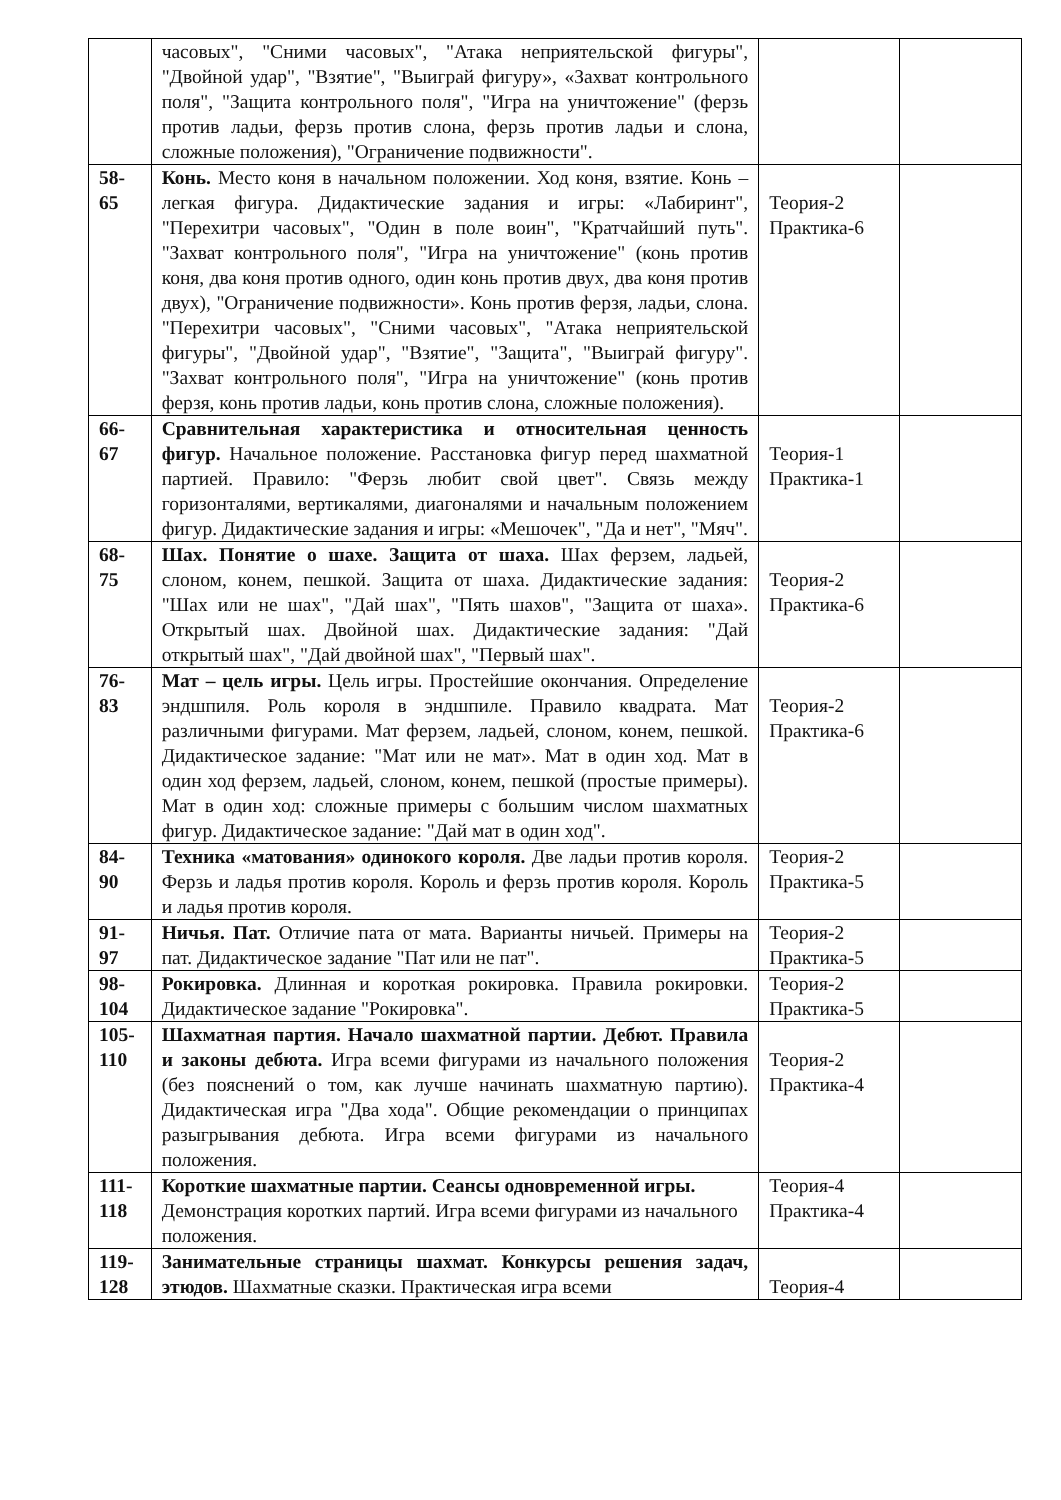| | часовых", "Сними часовых", "Атака неприятельской фигуры", "Двойной удар", "Взятие", "Выиграй фигуру», «Захват контрольного поля", "Защита контрольного поля", "Игра на уничтожение" (ферзь против ладьи, ферзь против слона, ферзь против ладьи и слона, сложные положения), "Ограничение подвижности". | | |
| 58- 65 | Конь. Место коня в начальном положении. Ход коня, взятие. Конь – легкая фигура. Дидактические задания и игры: «Лабиринт", "Перехитри часовых", "Один в поле воин", "Кратчайший путь". "Захват контрольного поля", "Игра на уничтожение" (конь против коня, два коня против одного, один конь против двух, два коня против двух), "Ограничение подвижности». Конь против ферзя, ладьи, слона. "Перехитри часовых", "Сними часовых", "Атака неприятельской фигуры", "Двойной удар", "Взятие", "Защита", "Выиграй фигуру". "Захват контрольного поля", "Игра на уничтожение" (конь против ферзя, конь против ладьи, конь против слона, сложные положения). | Теория-2 Практика-6 | |
| 66- 67 | Сравнительная характеристика и относительная ценность фигур. Начальное положение. Расстановка фигур перед шахматной партией. Правило: "Ферзь любит свой цвет". Связь между горизонталями, вертикалями, диагоналями и начальным положением фигур. Дидактические задания и игры: «Мешочек", "Да и нет", "Мяч". | Теория-1 Практика-1 | |
| 68- 75 | Шах. Понятие о шахе. Защита от шаха. Шах ферзем, ладьей, слоном, конем, пешкой. Защита от шаха. Дидактические задания: "Шах или не шах", "Дай шах", "Пять шахов", "Защита от шаха». Открытый шах. Двойной шах. Дидактические задания: "Дай открытый шах", "Дай двойной шах", "Первый шах". | Теория-2 Практика-6 | |
| 76- 83 | Мат – цель игры. Цель игры. Простейшие окончания. Определение эндшпиля. Роль короля в эндшпиле. Правило квадрата. Мат различными фигурами. Мат ферзем, ладьей, слоном, конем, пешкой. Дидактическое задание: "Мат или не мат». Мат в один ход. Мат в один ход ферзем, ладьей, слоном, конем, пешкой (простые примеры). Мат в один ход: сложные примеры с большим числом шахматных фигур. Дидактическое задание: "Дай мат в один ход". | Теория-2 Практика-6 | |
| 84- 90 | Техника «матования» одинокого короля. Две ладьи против короля. Ферзь и ладья против короля. Король и ферзь против короля. Король и ладья против короля. | Теория-2 Практика-5 | |
| 91- 97 | Ничья. Пат. Отличие пата от мата. Варианты ничьей. Примеры на пат. Дидактическое задание "Пат или не пат". | Теория-2 Практика-5 | |
| 98- 104 | Рокировка. Длинная и короткая рокировка. Правила рокировки. Дидактическое задание "Рокировка". | Теория-2 Практика-5 | |
| 105- 110 | Шахматная партия. Начало шахматной партии. Дебют. Правила и законы дебюта. Игра всеми фигурами из начального положения (без пояснений о том, как лучше начинать шахматную партию). Дидактическая игра "Два хода". Общие рекомендации о принципах разыгрывания дебюта. Игра всеми фигурами из начального положения. | Теория-2 Практика-4 | |
| 111- 118 | Короткие шахматные партии. Сеансы одновременной игры. Демонстрация коротких партий. Игра всеми фигурами из начального положения. | Теория-4 Практика-4 | |
| 119- 128 | Занимательные страницы шахмат. Конкурсы решения задач, этюдов. Шахматные сказки. Практическая игра всеми | Теория-4 | |